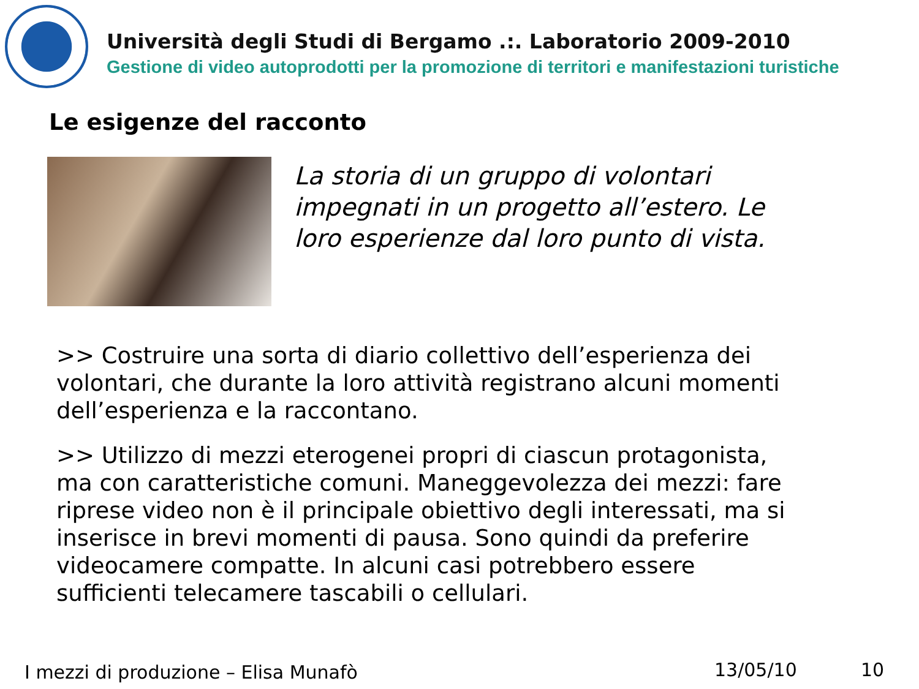Università degli Studi di Bergamo .:. Laboratorio 2009-2010
Gestione di video autoprodotti per la promozione di territori e manifestazioni turistiche
Le esigenze del racconto
La storia di un gruppo di volontari impegnati in un progetto all’estero. Le loro esperienze dal loro punto di vista.
>> Costruire una sorta di diario collettivo dell’esperienza dei volontari, che durante la loro attività registrano alcuni momenti dell’esperienza e la raccontano.
>> Utilizzo di mezzi eterogenei propri di ciascun protagonista, ma con caratteristiche comuni. Maneggevolezza dei mezzi: fare riprese video non è il principale obiettivo degli interessati, ma si inserisce in brevi momenti di pausa. Sono quindi da preferire videocamere compatte. In alcuni casi potrebbero essere sufficienti telecamere tascabili o cellulari.
I mezzi di produzione – Elisa Munafò
13/05/10 10